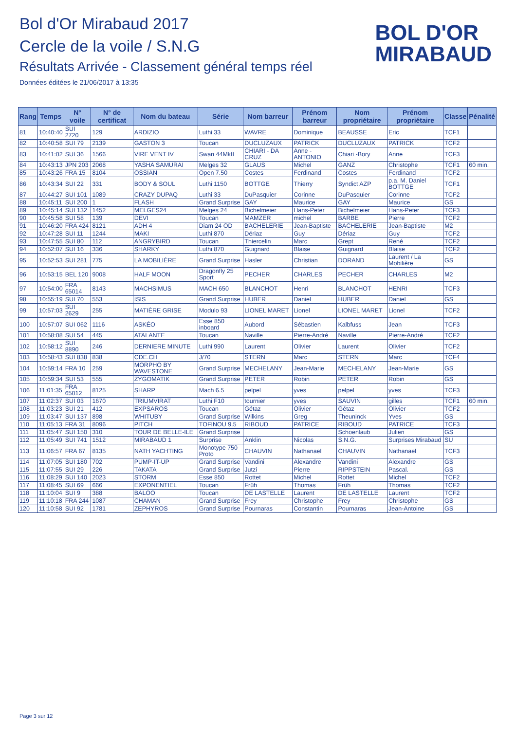Bol d'Or Mirabaud 2017
Cercle de la voile / S.N.G
Résultats Arrivée - Classement général temps réel
Données éditées le 21/06/2017 à 13:35
BOL D'OR
MIRABAUD
| Rang | Temps | N° voile | N° de certificat | Nom du bateau | Série | Nom barreur | Prénom barreur | Nom propriétaire | Prénom propriétaire | Classe | Pénalité |
| --- | --- | --- | --- | --- | --- | --- | --- | --- | --- | --- | --- |
| 81 | 10:40:40 | SUI 2720 | 129 | ARDIZIO | Luthi 33 | WAVRE | Dominique | BEAUSSE | Eric | TCF1 | |
| 82 | 10:40:58 | SUI 79 | 2139 | GASTON 3 | Toucan | DUCLUZAUX | PATRICK | DUCLUZAUX | PATRICK | TCF2 | |
| 83 | 10:41:02 | SUI 36 | 1566 | VIRE VENT IV | Swan 44MkII | CHIARI - DA CRUZ | Anne - ANTONIO | Chiari -Bory | Anne | TCF3 | |
| 84 | 10:43:13 | JPN 203 | 2068 | YASHA SAMURAI | Melges 32 | GLAUS | Michel | GANZ | Christophe | TCF1 | 60 min. |
| 85 | 10:43:26 | FRA 15 | 8104 | OSSIAN | Open 7.50 | Costes | Ferdinand | Costes | Ferdinand | TCF2 | |
| 86 | 10:43:34 | SUI 22 | 331 | BODY & SOUL | Luthi 1150 | BOTTGE | Thierry | Syndict AZP | p.a. M. Daniel BOTTGE | TCF1 | |
| 87 | 10:44:27 | SUI 101 | 1089 | CRAZY DUPAQ | Luthi 33 | DuPasquier | Corinne | DuPasquier | Corinne | TCF2 | |
| 88 | 10:45:11 | SUI 200 | 1 | FLASH | Grand Surprise | GAY | Maurice | GAY | Maurice | GS | |
| 89 | 10:45:14 | SUI 132 | 1452 | MELGES24 | Melges 24 | Bichelmeier | Hans-Peter | Bichelmeier | Hans-Peter | TCF3 | |
| 90 | 10:45:58 | SUI 58 | 139 | DEVI | Toucan | MAMZER | michel | BARBE | Pierre | TCF2 | |
| 91 | 10:46:20 | FRA 424 | 8121 | ADH 4 | Diam 24 OD | BACHELERIE | Jean-Baptiste | BACHELERIE | Jean-Baptiste | M2 | |
| 92 | 10:47:28 | SUI 11 | 1244 | MAKI | Luthi 870 | Dériaz | Guy | Dériaz | Guy | TCF2 | |
| 93 | 10:47:55 | SUI 80 | 112 | ANGRYBIRD | Toucan | Thiercelin | Marc | Grept | René | TCF2 | |
| 94 | 10:52:07 | SUI 16 | 336 | SHARKY | Luthi 870 | Guignard | Blaise | Guignard | Blaise | TCF2 | |
| 95 | 10:52:53 | SUI 281 | 775 | LA MOBILIÈRE | Grand Surprise | Hasler | Christian | DORAND | Laurent / La Mobilière | GS | |
| 96 | 10:53:15 | BEL 120 | 9008 | HALF MOON | Dragonfly 25 Sport | PECHER | CHARLES | PECHER | CHARLES | M2 | |
| 97 | 10:54:00 | FRA 65014 | 8143 | MACHSIMUS | MACH 650 | BLANCHOT | Henri | BLANCHOT | HENRI | TCF3 | |
| 98 | 10:55:19 | SUI 70 | 553 | ISIS | Grand Surprise | HUBER | Daniel | HUBER | Daniel | GS | |
| 99 | 10:57:03 | SUI 2629 | 255 | MATIÈRE GRISE | Modulo 93 | LIONEL MARET | Lionel | LIONEL MARET | Lionel | TCF2 | |
| 100 | 10:57:07 | SUI 062 | 1116 | ASKÉO | Esse 850 inboard | Aubord | Sébastien | Kalbfuss | Jean | TCF3 | |
| 101 | 10:58:08 | SUI 54 | 445 | ATALANTE | Toucan | Naville | Pierre-André | Naville | Pierre-André | TCF2 | |
| 102 | 10:58:12 | SUI 8890 | 246 | DERNIERE MINUTE | Luthi 990 | Laurent | Olivier | Laurent | Olivier | TCF2 | |
| 103 | 10:58:43 | SUI 838 | 838 | CDE.CH | J/70 | STERN | Marc | STERN | Marc | TCF4 | |
| 104 | 10:59:14 | FRA 10 | 259 | MORPHO BY WAVESTONE | Grand Surprise | MECHELANY | Jean-Marie | MECHELANY | Jean-Marie | GS | |
| 105 | 10:59:34 | SUI 53 | 555 | ZYGOMATIK | Grand Surprise | PETER | Robin | PETER | Robin | GS | |
| 106 | 11:01:35 | FRA 65012 | 8125 | SHARP | Mach 6.5 | pelpel | yves | pelpel | yves | TCF3 | |
| 107 | 11:02:37 | SUI 03 | 1670 | TRIUMVIRAT | Luthi F10 | tournier | yves | SAUVIN | gilles | TCF1 | 60 min. |
| 108 | 11:03:23 | SUI 21 | 412 | EXPSAROS | Toucan | Gétaz | Olivier | Gétaz | Olivier | TCF2 | |
| 109 | 11:03:47 | SUI 137 | 898 | WHITUBY | Grand Surprise | Wilkins | Greg | Theuninck | Yves | GS | |
| 110 | 11:05:13 | FRA 31 | 8096 | PITCH | TOFINOU 9.5 | RIBOUD | PATRICE | RIBOUD | PATRICE | TCF3 | |
| 111 | 11:05:47 | SUI 150 | 310 | TOUR DE BELLE-ILE | Grand Surprise | | | Schoenlaub | Julien | GS | |
| 112 | 11:05:49 | SUI 741 | 1512 | MIRABAUD 1 | Surprise | Anklin | Nicolas | S.N.G. | Surprises Mirabaud | SU | |
| 113 | 11:06:57 | FRA 67 | 8135 | NATH YACHTING | Monotype 750 Proto | CHAUVIN | Nathanael | CHAUVIN | Nathanael | TCF3 | |
| 114 | 11:07:05 | SUI 180 | 702 | PUMP-IT-UP | Grand Surprise | Vandini | Alexandre | Vandini | Alexandre | GS | |
| 115 | 11:07:55 | SUI 29 | 226 | TAKATA | Grand Surprise | Jutzi | Pierre | RIPPSTEIN | Pascal. | GS | |
| 116 | 11:08:29 | SUI 140 | 2023 | STORM | Esse 850 | Rottet | Michel | Rottet | Michel | TCF2 | |
| 117 | 11:08:45 | SUI 69 | 666 | EXPONENTIEL | Toucan | Früh | Thomas | Früh | Thomas | TCF2 | |
| 118 | 11:10:04 | SUI 9 | 388 | BALOO | Toucan | DE LASTELLE | Laurent | DE LASTELLE | Laurent | TCF2 | |
| 119 | 11:10:18 | FRA 244 | 1087 | CHAMAN | Grand Surprise | Frey | Christophe | Frey | Christophe | GS | |
| 120 | 11:10:58 | SUI 92 | 1781 | ZEPHYROS | Grand Surprise | Pournaras | Constantin | Pournaras | Jean-Antoine | GS | |
Page 3 sur 12